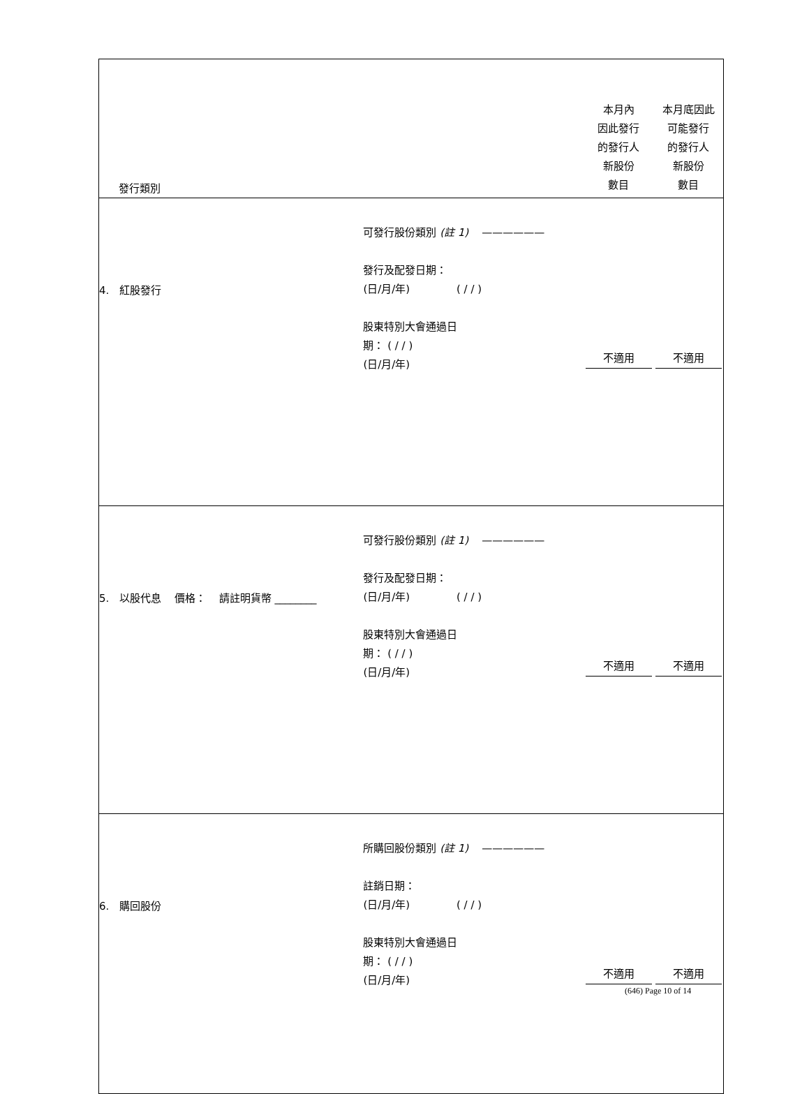| 發行類別 | | 本月內 因此發行 的發行人 新股份 數目 | 本月底因此 可能發行 的發行人 新股份 數目 |
| 4. 紅股發行 | 可發行股份類別 (註 1) —————— 發行及配發日期： (日/月/年) ( / / ) 股東特別大會通過日 期： ( / / ) (日/月/年) | 不適用 | 不適用 |
| 5. 以股代息 價格： 請註明貨幣 ________ | 可發行股份類別 (註 1) —————— 發行及配發日期： (日/月/年) ( / / ) 股東特別大會通過日 期： ( / / ) (日/月/年) | 不適用 | 不適用 |
| 6. 購回股份 | 所購回股份類別 (註 1) —————— 註銷日期： (日/月/年) ( / / ) 股東特別大會通過日 期： ( / / ) (日/月/年) | 不適用 | 不適用 |
(646) Page 10 of 14